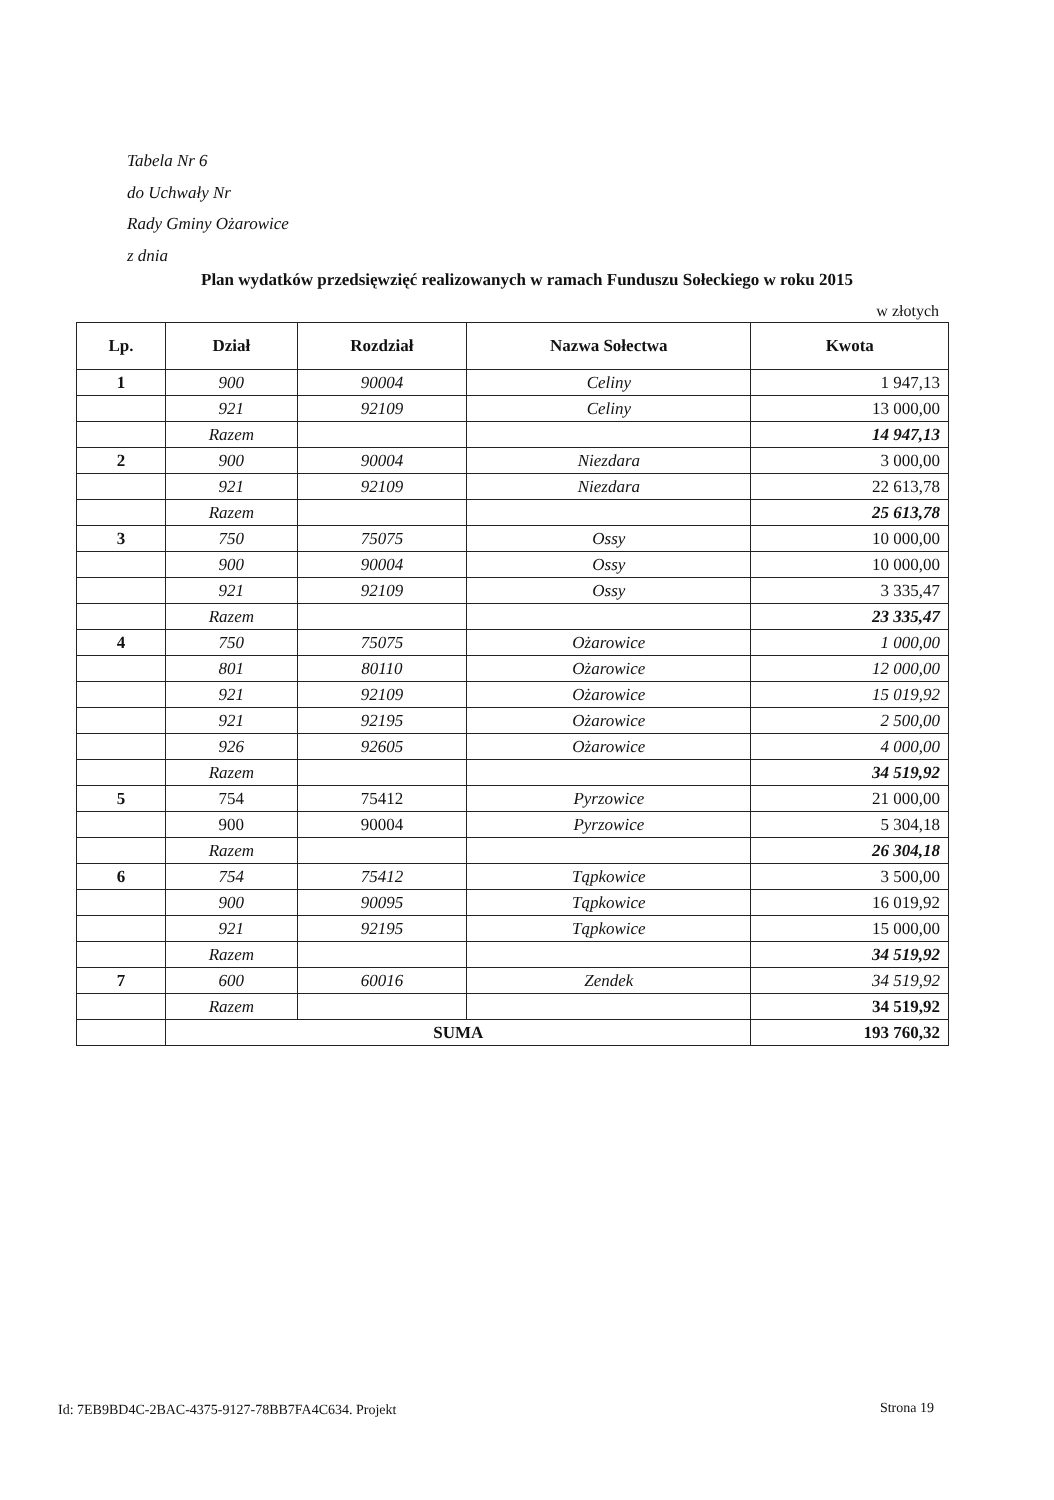Tabela Nr 6
do Uchwały Nr
Rady Gminy Ożarowice
z dnia
Plan wydatków przedsięwzięć realizowanych w ramach Funduszu Sołeckiego w roku 2015
w złotych
| Lp. | Dział | Rozdział | Nazwa Sołectwa | Kwota |
| --- | --- | --- | --- | --- |
| 1 | 900 | 90004 | Celiny | 1 947,13 |
| | 921 | 92109 | Celiny | 13 000,00 |
| | Razem | | | 14 947,13 |
| 2 | 900 | 90004 | Niezdara | 3 000,00 |
| | 921 | 92109 | Niezdara | 22 613,78 |
| | Razem | | | 25 613,78 |
| 3 | 750 | 75075 | Ossy | 10 000,00 |
| | 900 | 90004 | Ossy | 10 000,00 |
| | 921 | 92109 | Ossy | 3 335,47 |
| | Razem | | | 23 335,47 |
| 4 | 750 | 75075 | Ożarowice | 1 000,00 |
| | 801 | 80110 | Ożarowice | 12 000,00 |
| | 921 | 92109 | Ożarowice | 15 019,92 |
| | 921 | 92195 | Ożarowice | 2 500,00 |
| | 926 | 92605 | Ożarowice | 4 000,00 |
| | Razem | | | 34 519,92 |
| 5 | 754 | 75412 | Pyrzowice | 21 000,00 |
| | 900 | 90004 | Pyrzowice | 5 304,18 |
| | Razem | | | 26 304,18 |
| 6 | 754 | 75412 | Tąpkowice | 3 500,00 |
| | 900 | 90095 | Tąpkowice | 16 019,92 |
| | 921 | 92195 | Tąpkowice | 15 000,00 |
| | Razem | | | 34 519,92 |
| 7 | 600 | 60016 | Zendek | 34 519,92 |
| | Razem | | | 34 519,92 |
| | SUMA | | | 193 760,32 |
Id: 7EB9BD4C-2BAC-4375-9127-78BB7FA4C634. Projekt
Strona 19